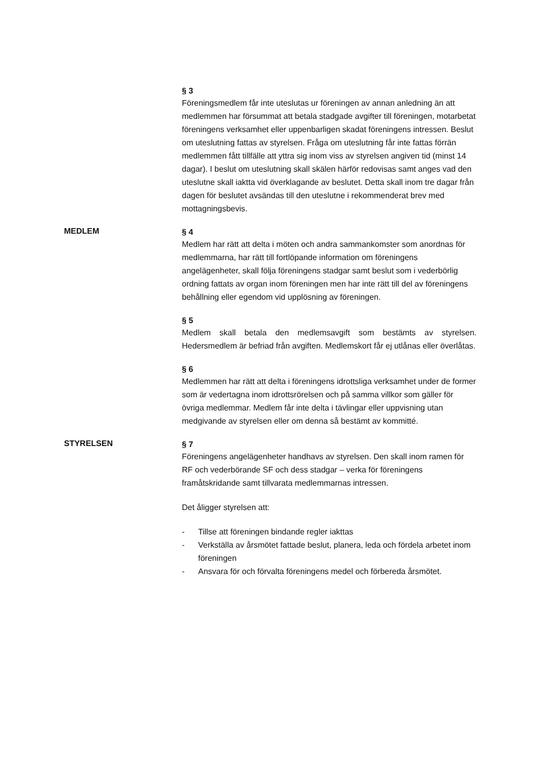§ 3
Föreningsmedlem får inte uteslutas ur föreningen av annan anledning än att medlemmen har försummat att betala stadgade avgifter till föreningen, motarbetat föreningens verksamhet eller uppenbarligen skadat föreningens intressen. Beslut om uteslutning fattas av styrelsen. Fråga om uteslutning får inte fattas förrän medlemmen fått tillfälle att yttra sig inom viss av styrelsen angiven tid (minst 14 dagar). I beslut om uteslutning skall skälen härför redovisas samt anges vad den uteslutne skall iaktta vid överklagande av beslutet. Detta skall inom tre dagar från dagen för beslutet avsändas till den uteslutne i rekommenderat brev med mottagningsbevis.
MEDLEM
§ 4
Medlem har rätt att delta i möten och andra sammankomster som anordnas för medlemmarna, har rätt till fortlöpande information om föreningens angelägenheter, skall följa föreningens stadgar samt beslut som i vederbörlig ordning fattats av organ inom föreningen men har inte rätt till del av föreningens behållning eller egendom vid upplösning av föreningen.
§ 5
Medlem skall betala den medlemsavgift som bestämts av styrelsen. Hedersmedlem är befriad från avgiften. Medlemskort får ej utlånas eller överlåtas.
§ 6
Medlemmen har rätt att delta i föreningens idrottsliga verksamhet under de former som är vedertagna inom idrottsrörelsen och på samma villkor som gäller för övriga medlemmar. Medlem får inte delta i tävlingar eller uppvisning utan medgivande av styrelsen eller om denna så bestämt av kommitté.
STYRELSEN
§ 7
Föreningens angelägenheter handhavs av styrelsen. Den skall inom ramen för RF och vederbörande SF och dess stadgar – verka för föreningens framåtskridande samt tillvarata medlemmarnas intressen.
Det åligger styrelsen att:
- Tillse att föreningen bindande regler iakttas
- Verkställa av årsmötet fattade beslut, planera, leda och fördela arbetet inom föreningen
- Ansvara för och förvalta föreningens medel och förbereda årsmötet.